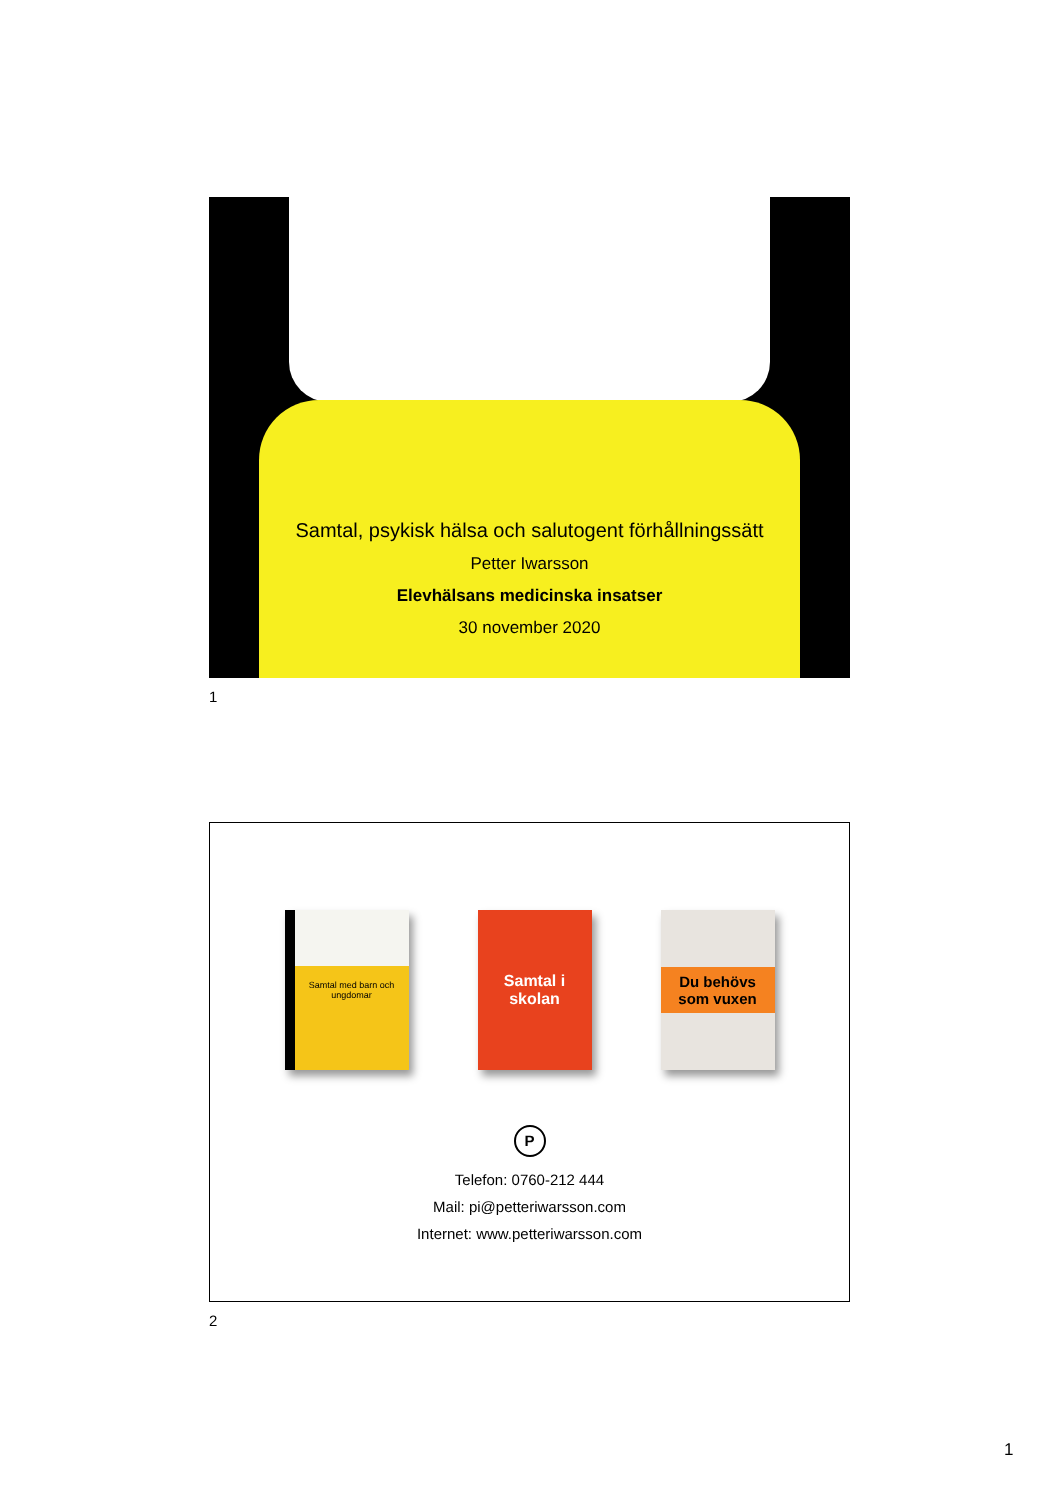Samtal, psykisk hälsa och salutogent förhållningssätt
Petter Iwarsson
Elevhälsans medicinska insatser
30 november 2020
1
Samtal med barn och ungdomar
Samtal i skolan
Du behövs som vuxen
P
Telefon: 0760-212 444
Mail: pi@petteriwarsson.com
Internet: www.petteriwarsson.com
2
1